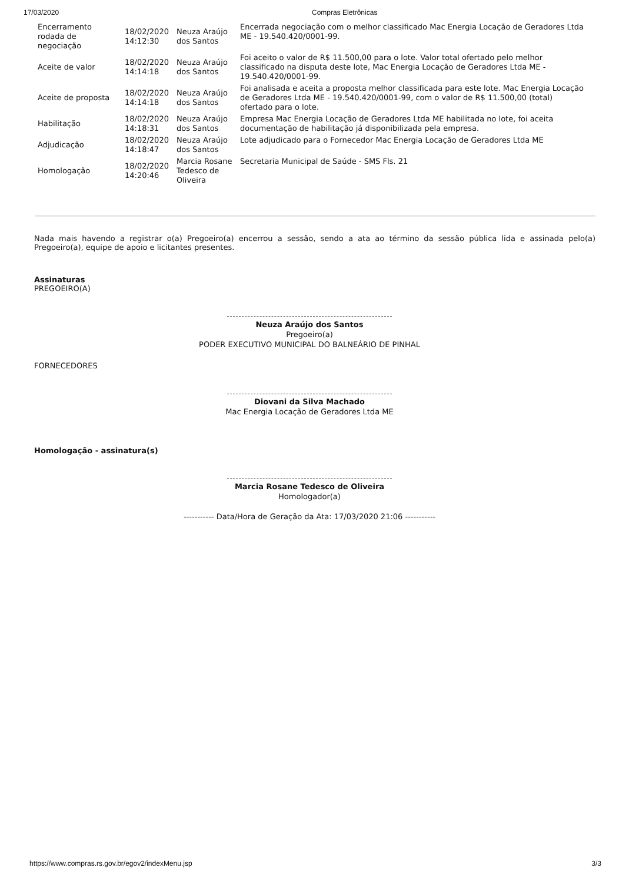17/03/2020 Compras Eletrônicas
| Encerramento rodada de negociação | 18/02/2020 14:12:30 | Neuza Araújo dos Santos | Encerrada negociação com o melhor classificado Mac Energia Locação de Geradores Ltda ME - 19.540.420/0001-99. |
| Aceite de valor | 18/02/2020 14:14:18 | Neuza Araújo dos Santos | Foi aceito o valor de R$ 11.500,00 para o lote. Valor total ofertado pelo melhor classificado na disputa deste lote, Mac Energia Locação de Geradores Ltda ME - 19.540.420/0001-99. |
| Aceite de proposta | 18/02/2020 14:14:18 | Neuza Araújo dos Santos | Foi analisada e aceita a proposta melhor classificada para este lote. Mac Energia Locação de Geradores Ltda ME - 19.540.420/0001-99, com o valor de R$ 11.500,00 (total) ofertado para o lote. |
| Habilitação | 18/02/2020 14:18:31 | Neuza Araújo dos Santos | Empresa Mac Energia Locação de Geradores Ltda ME habilitada no lote, foi aceita documentação de habilitação já disponibilizada pela empresa. |
| Adjudicação | 18/02/2020 14:18:47 | Neuza Araújo dos Santos | Lote adjudicado para o Fornecedor Mac Energia Locação de Geradores Ltda ME |
| Homologação | 18/02/2020 14:20:46 | Marcia Rosane Tedesco de Oliveira | Secretaria Municipal de Saúde - SMS Fls. 21 |
Nada mais havendo a registrar o(a) Pregoeiro(a) encerrou a sessão, sendo a ata ao término da sessão pública lida e assinada pelo(a) Pregoeiro(a), equipe de apoio e licitantes presentes.
Assinaturas
PREGOEIRO(A)
Neuza Araújo dos Santos
Pregoeiro(a)
PODER EXECUTIVO MUNICIPAL DO BALNEÁRIO DE PINHAL
FORNECEDORES
Diovani da Silva Machado
Mac Energia Locação de Geradores Ltda ME
Homologação - assinatura(s)
Marcia Rosane Tedesco de Oliveira
Homologador(a)
----------- Data/Hora de Geração da Ata: 17/03/2020 21:06 -----------
https://www.compras.rs.gov.br/egov2/indexMenu.jsp 3/3